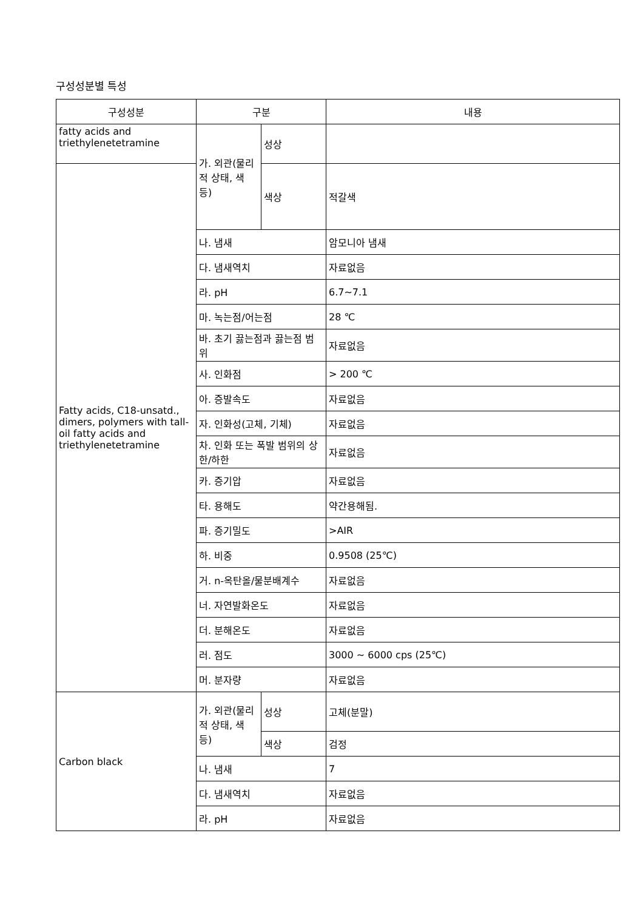구성성분별 특성
| 구성성분 | 구분 | | 내용 |
| --- | --- | --- | --- |
| fatty acids and triethylenetetramine | 가. 외관(물리적 상태, 색 등) | 성상 | |
| Fatty acids, C18-unsatd., dimers, polymers with tall-oil fatty acids and triethylenetetramine | | 색상 | 적갈색 |
| | 나. 냄새 | | 암모니아 냄새 |
| | 다. 냄새역치 | | 자료없음 |
| | 라. pH | | 6.7~7.1 |
| | 마. 녹는점/어는점 | | 28 ℃ |
| | 바. 초기 끓는점과 끓는점 범위 | | 자료없음 |
| | 사. 인화점 | | > 200 ℃ |
| | 아. 증발속도 | | 자료없음 |
| | 자. 인화성(고체, 기체) | | 자료없음 |
| | 차. 인화 또는 폭발 범위의 상한/하한 | | 자료없음 |
| | 카. 증기압 | | 자료없음 |
| | 타. 용해도 | | 약간용해됨. |
| | 파. 증기밀도 | | >AIR |
| | 하. 비중 | | 0.9508 (25℃) |
| | 거. n-옥탄올/물분배계수 | | 자료없음 |
| | 너. 자연발화온도 | | 자료없음 |
| | 더. 분해온도 | | 자료없음 |
| | 러. 점도 | | 3000 ~ 6000 cps (25℃) |
| | 머. 분자량 | | 자료없음 |
| Carbon black | 가. 외관(물리적 상태, 색 등) | 성상 | 고체(분말) |
| | | 색상 | 검정 |
| | 나. 냄새 | | 7 |
| | 다. 냄새역치 | | 자료없음 |
| | 라. pH | | 자료없음 |